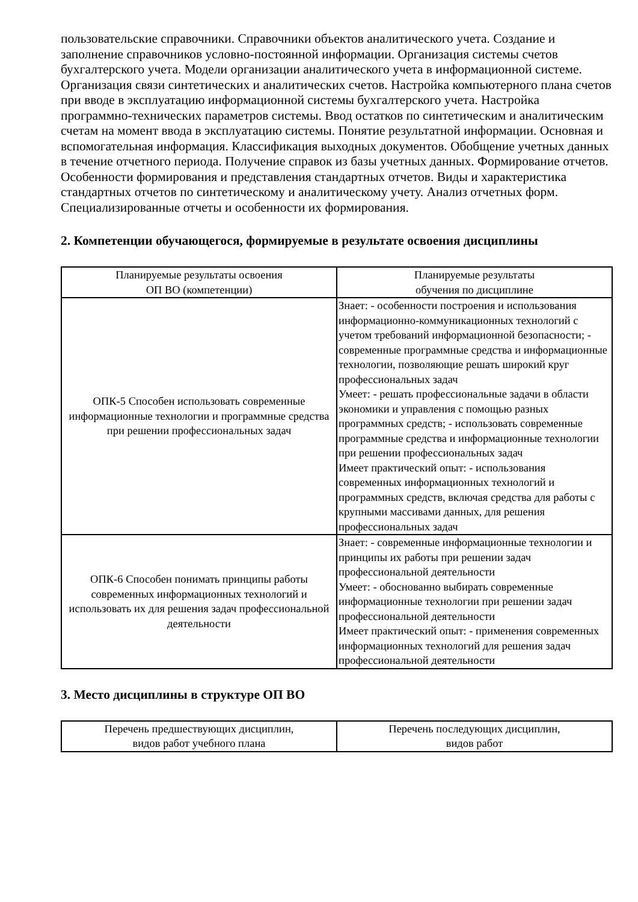пользовательские справочники. Справочники объектов аналитического учета. Создание и заполнение справочников условно-постоянной информации. Организация системы счетов бухгалтерского учета. Модели организации аналитического учета в информационной системе. Организация связи синтетических и аналитических счетов. Настройка компьютерного плана счетов при вводе в эксплуатацию информационной системы бухгалтерского учета. Настройка программно-технических параметров системы. Ввод остатков по синтетическим и аналитическим счетам на момент ввода в эксплуатацию системы. Понятие результатной информации. Основная и вспомогательная информация. Классификация выходных документов. Обобщение учетных данных в течение отчетного периода. Получение справок из базы учетных данных. Формирование отчетов. Особенности формирования и представления стандартных отчетов. Виды и характеристика стандартных отчетов по синтетическому и аналитическому учету. Анализ отчетных форм. Специализированные отчеты и особенности их формирования.
2. Компетенции обучающегося, формируемые в результате освоения дисциплины
| Планируемые результаты освоения ОП ВО (компетенции) | Планируемые результаты обучения по дисциплине |
| --- | --- |
| ОПК-5 Способен использовать современные информационные технологии и программные средства при решении профессиональных задач | Знает: - особенности построения и использования информационно-коммуникационных технологий с учетом требований информационной безопасности; - современные программные средства и информационные технологии, позволяющие решать широкий круг профессиональных задач Умеет: - решать профессиональные задачи в области экономики и управления с помощью разных программных средств; - использовать современные программные средства и информационные технологии при решении профессиональных задач Имеет практический опыт: - использования современных информационных технологий и программных средств, включая средства для работы с крупными массивами данных, для решения профессиональных задач |
| ОПК-6 Способен понимать принципы работы современных информационных технологий и использовать их для решения задач профессиональной деятельности | Знает: - современные информационные технологии и принципы их работы при решении задач профессиональной деятельности Умеет: - обоснованно выбирать современные информационные технологии при решении задач профессиональной деятельности Имеет практический опыт: - применения современных информационных технологий для решения задач профессиональной деятельности |
3. Место дисциплины в структуре ОП ВО
| Перечень предшествующих дисциплин, видов работ учебного плана | Перечень последующих дисциплин, видов работ |
| --- | --- |